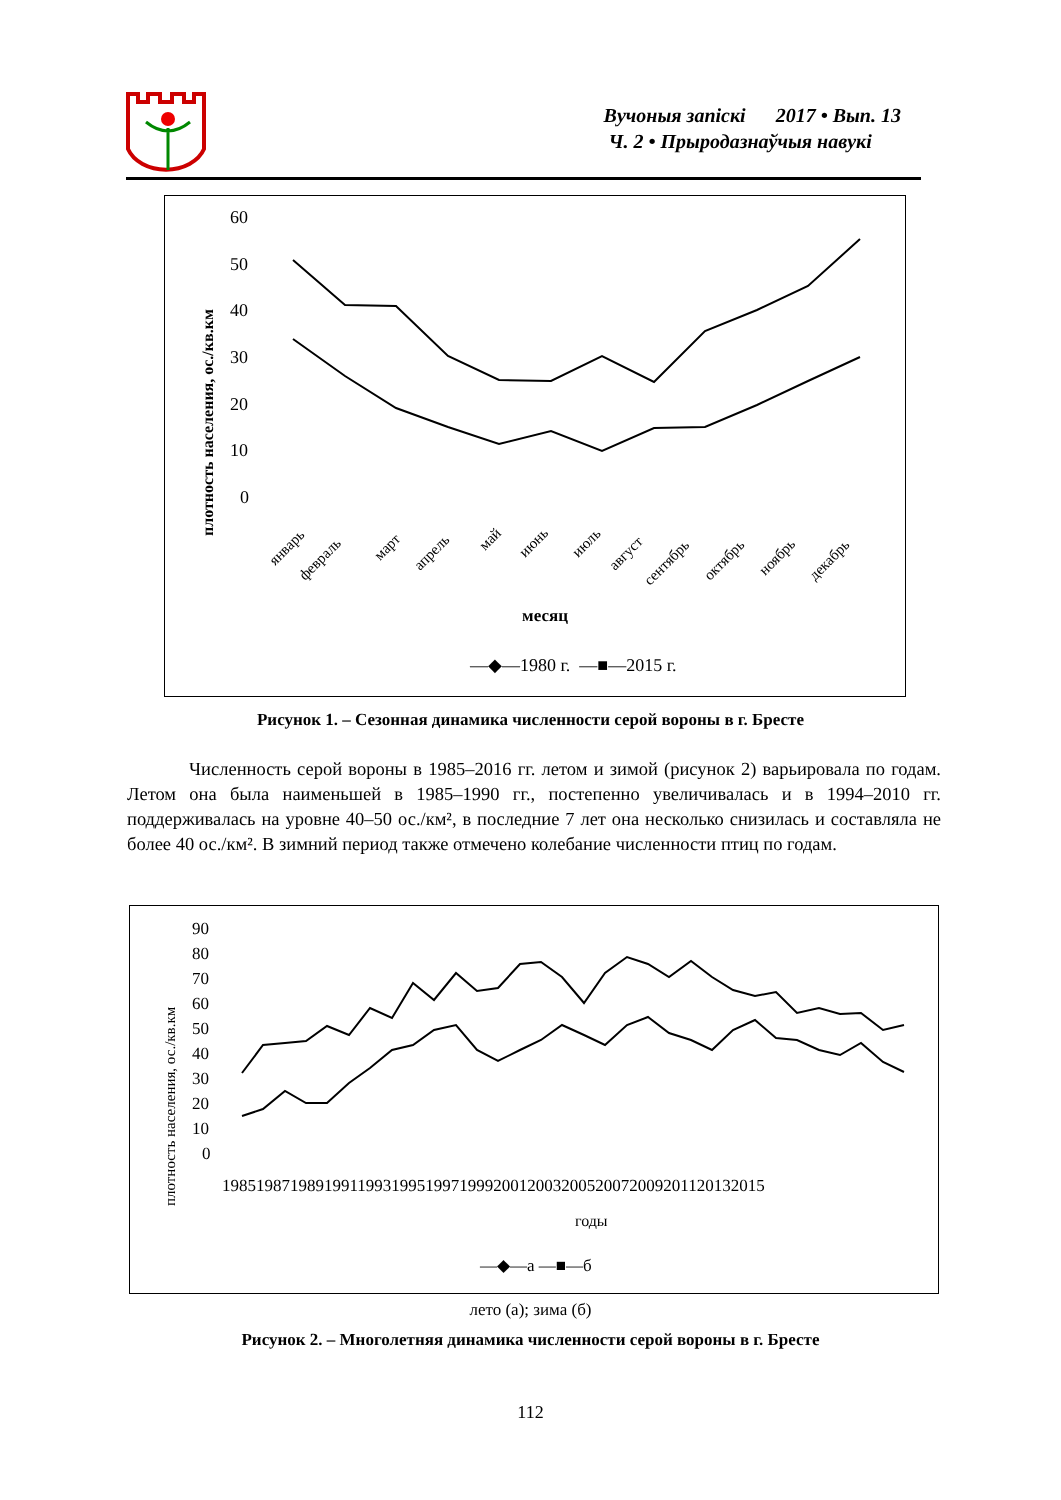Вучоныя запіскі 2017 • Вып. 13
Ч. 2 • Прыродазнаўчыя навукі
плотность населения, ос./кв.км
60
50
40
30
20
10
0
январь
февраль
март
апрель
май
июнь
июль
август
сентябрь
октябрь
ноябрь
декабрь
месяц
—◆—1980 г. —■—2015 г.
Рисунок 1. – Сезонная динамика численности серой вороны в г. Бресте
Численность серой вороны в 1985–2016 гг. летом и зимой (рисунок 2) варьировала по годам. Летом она была наименьшей в 1985–1990 гг., постепенно увеличивалась и в 1994–2010 гг. поддерживалась на уровне 40–50 ос./км², в последние 7 лет она несколько снизилась и составляла не более 40 ос./км². В зимний период также отмечено колебание численности птиц по годам.
плотность населения, ос./кв.км
90
80
70
60
50
40
30
20
10
0
1985198719891991199319951997199920012003200520072009201120132015
годы
—◆—а —■—б
лето (а); зима (б)
Рисунок 2. – Многолетняя динамика численности серой вороны в г. Бресте
112